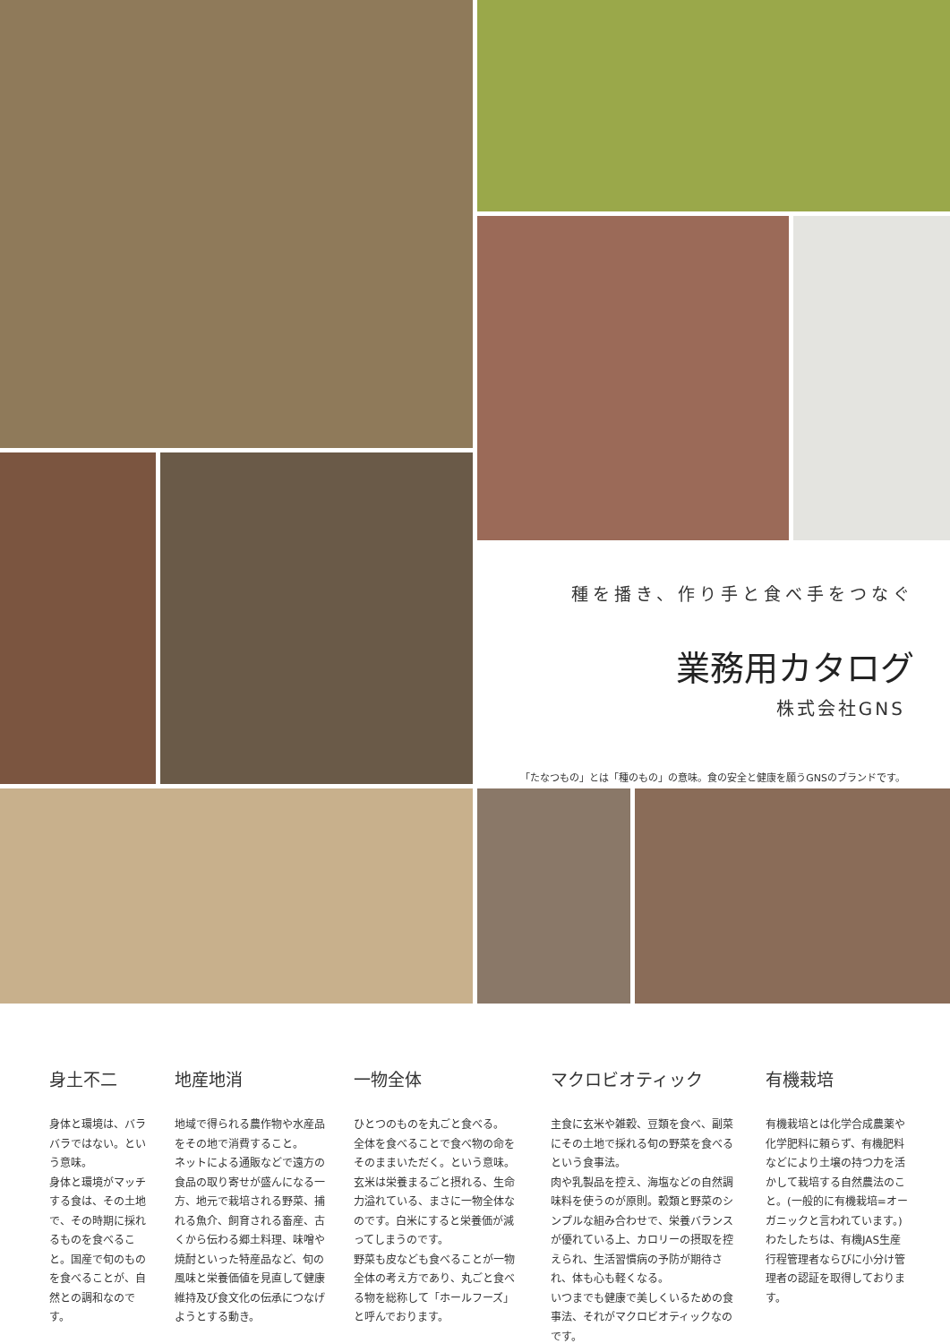種を播き、作り手と食べ手をつなぐ
業務用カタログ
株式会社GNS
「たなつもの」とは「種のもの」の意味。食の安全と健康を願うGNSのブランドです。
身土不二
身体と環境は、バラバラではない。という意味。
身体と環境がマッチする食は、その土地で、その時期に採れるものを食べること。国産で旬のものを食べることが、自然との調和なのです。
地産地消
地域で得られる農作物や水産品をその地で消費すること。
ネットによる通販などで遠方の食品の取り寄せが盛んになる一方、地元で栽培される野菜、捕れる魚介、飼育される畜産、古くから伝わる郷土料理、味噌や焼酎といった特産品など、旬の風味と栄養価値を見直して健康維持及び食文化の伝承につなげようとする動き。
一物全体
ひとつのものを丸ごと食べる。
全体を食べることで食べ物の命をそのままいただく。という意味。
玄米は栄養まるごと摂れる、生命力溢れている、まさに一物全体なのです。白米にすると栄養価が減ってしまうのです。
野菜も皮なども食べることが一物全体の考え方であり、丸ごと食べる物を総称して「ホールフーズ」と呼んでおります。
マクロビオティック
主食に玄米や雑穀、豆類を食べ、副菜にその土地で採れる旬の野菜を食べるという食事法。
肉や乳製品を控え、海塩などの自然調味料を使うのが原則。穀類と野菜のシンプルな組み合わせで、栄養バランスが優れている上、カロリーの摂取を控えられ、生活習慣病の予防が期待され、体も心も軽くなる。
いつまでも健康で美しくいるための食事法、それがマクロビオティックなのです。
有機栽培
有機栽培とは化学合成農薬や化学肥料に頼らず、有機肥料などにより土壌の持つ力を活かして栽培する自然農法のこと。(一般的に有機栽培=オーガニックと言われています。)
わたしたちは、有機JAS生産行程管理者ならびに小分け管理者の認証を取得しております。